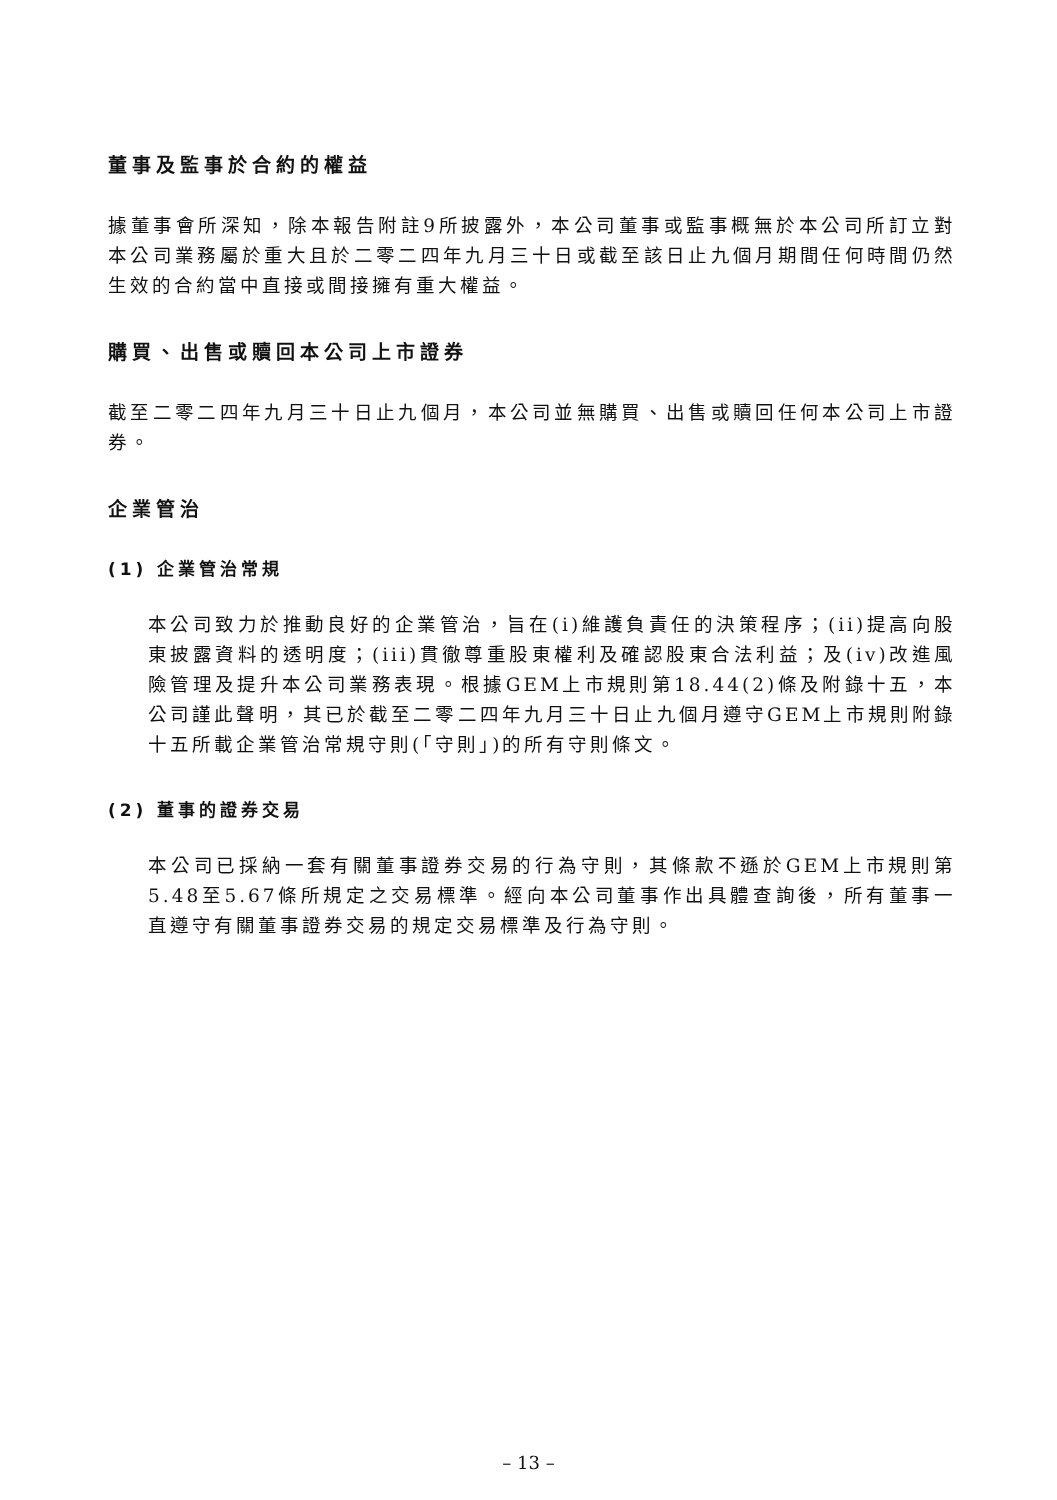董事及監事於合約的權益
據董事會所深知，除本報告附註9所披露外，本公司董事或監事概無於本公司所訂立對本公司業務屬於重大且於二零二四年九月三十日或截至該日止九個月期間任何時間仍然生效的合約當中直接或間接擁有重大權益。
購買、出售或贖回本公司上市證券
截至二零二四年九月三十日止九個月，本公司並無購買、出售或贖回任何本公司上市證券。
企業管治
(1) 企業管治常規
本公司致力於推動良好的企業管治，旨在(i)維護負責任的決策程序；(ii)提高向股東披露資料的透明度；(iii)貫徹尊重股東權利及確認股東合法利益；及(iv)改進風險管理及提升本公司業務表現。根據GEM上市規則第18.44(2)條及附錄十五，本公司謹此聲明，其已於截至二零二四年九月三十日止九個月遵守GEM上市規則附錄十五所載企業管治常規守則(「守則」)的所有守則條文。
(2) 董事的證券交易
本公司已採納一套有關董事證券交易的行為守則，其條款不遜於GEM上市規則第5.48至5.67條所規定之交易標準。經向本公司董事作出具體查詢後，所有董事一直遵守有關董事證券交易的規定交易標準及行為守則。
– 13 –